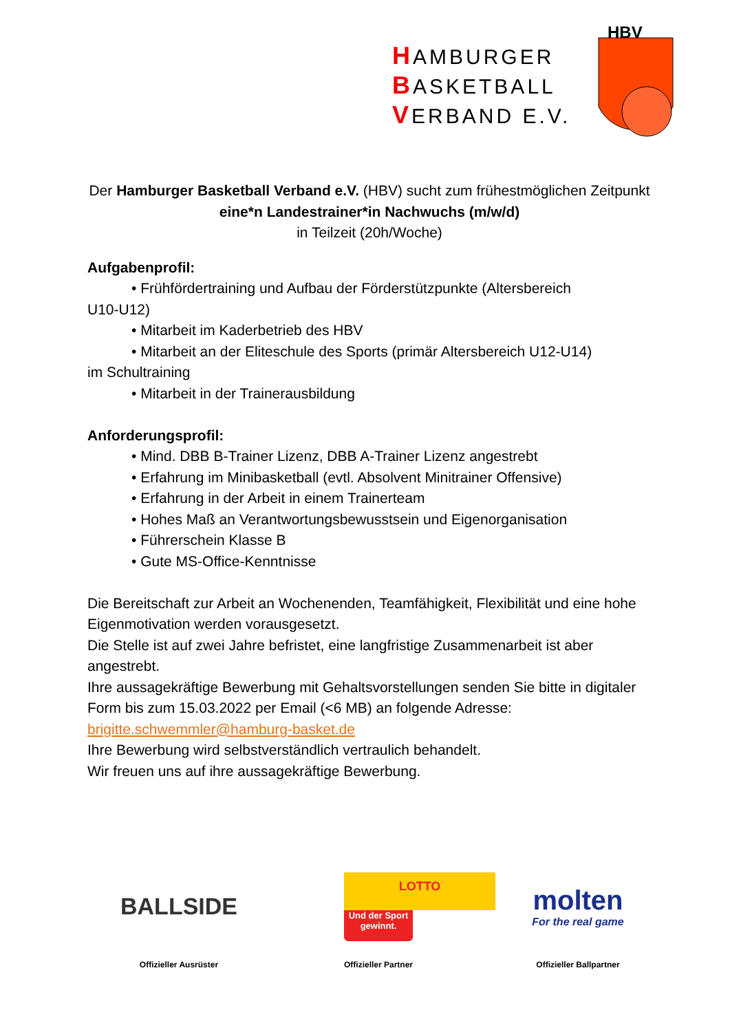HAMBURGER
BASKETBALL
VERBAND E.V.
HBV
Der Hamburger Basketball Verband e.V. (HBV) sucht zum frühestmöglichen Zeitpunkt
eine*n Landestrainer*in Nachwuchs (m/w/d)
in Teilzeit (20h/Woche)
Aufgabenprofil:
• Frühfördertraining und Aufbau der Förderstützpunkte (Altersbereich
U10-U12)
• Mitarbeit im Kaderbetrieb des HBV
• Mitarbeit an der Eliteschule des Sports (primär Altersbereich U12-U14)
im Schultraining
• Mitarbeit in der Trainerausbildung
Anforderungsprofil:
• Mind. DBB B-Trainer Lizenz, DBB A-Trainer Lizenz angestrebt
• Erfahrung im Minibasketball (evtl. Absolvent Minitrainer Offensive)
• Erfahrung in der Arbeit in einem Trainerteam
• Hohes Maß an Verantwortungsbewusstsein und Eigenorganisation
• Führerschein Klasse B
• Gute MS-Office-Kenntnisse
Die Bereitschaft zur Arbeit an Wochenenden, Teamfähigkeit, Flexibilität und eine hohe Eigenmotivation werden vorausgesetzt.
Die Stelle ist auf zwei Jahre befristet, eine langfristige Zusammenarbeit ist aber angestrebt.
Ihre aussagekräftige Bewerbung mit Gehaltsvorstellungen senden Sie bitte in digitaler Form bis zum 15.03.2022 per Email (<6 MB) an folgende Adresse:
brigitte.schwemmler@hamburg-basket.de
Ihre Bewerbung wird selbstverständlich vertraulich behandelt.
Wir freuen uns auf ihre aussagekräftige Bewerbung.
BALLSIDE
Offizieller Ausrüster
LOTTO
Und der Sport gewinnt.
Offizieller Partner
molten
For the real game
Offizieller Ballpartner